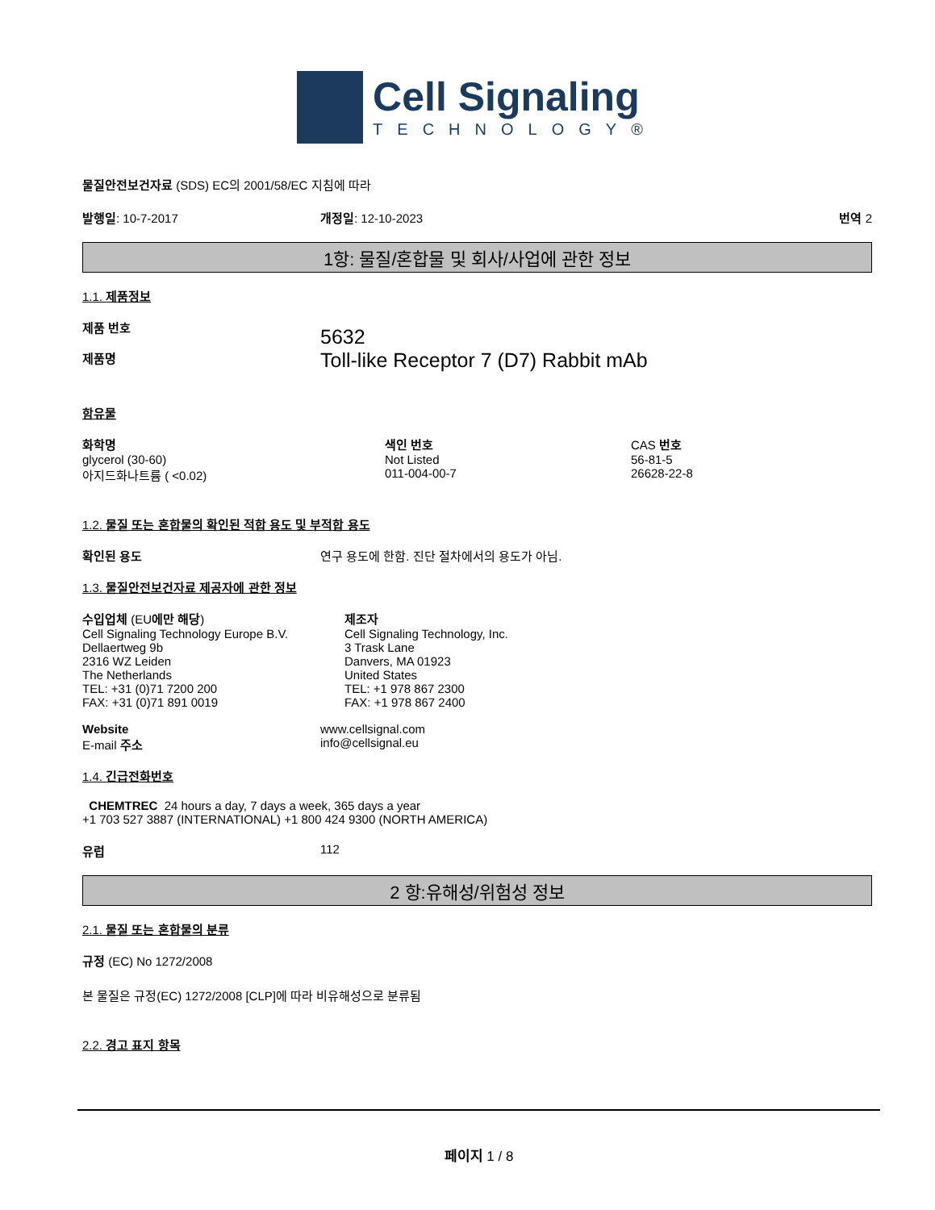Cell Signaling
TECHNOLOGY®
물질안전보건자료 (SDS) EC의 2001/58/EC 지침에 따라
발행일: 10-7-2017 개정일: 12-10-2023 번역 2
1항: 물질/혼합물 및 회사/사업에 관한 정보
1.1. 제품정보
제품 번호
제품명
5632
Toll-like Receptor 7 (D7) Rabbit mAb
함유물
| 화학명 | 색인 번호 | CAS 번호 |
| --- | --- | --- |
| glycerol (30-60) | Not Listed | 56-81-5 |
| 아지드화나트륨 ( <0.02) | 011-004-00-7 | 26628-22-8 |
1.2. 물질 또는 혼합물의 확인된 적합 용도 및 부적합 용도
확인된 용도 연구 용도에 한함. 진단 절차에서의 용도가 아님.
1.3. 물질안전보건자료 제공자에 관한 정보
수입업체 (EU에만 해당)
Cell Signaling Technology Europe B.V.
Dellaertweg 9b
2316 WZ Leiden
The Netherlands
TEL: +31 (0)71 7200 200
FAX: +31 (0)71 891 0019
제조자
Cell Signaling Technology, Inc.
3 Trask Lane
Danvers, MA 01923
United States
TEL: +1 978 867 2300
FAX: +1 978 867 2400
Website
E-mail 주소
www.cellsignal.com
info@cellsignal.eu
1.4. 긴급전화번호
CHEMTREC 24 hours a day, 7 days a week, 365 days a year
+1 703 527 3887 (INTERNATIONAL) +1 800 424 9300 (NORTH AMERICA)
유럽 112
2 항:유해성/위험성 정보
2.1. 물질 또는 혼합물의 분류
규정 (EC) No 1272/2008
본 물질은 규정(EC) 1272/2008 [CLP]에 따라 비유해성으로 분류됨
2.2. 경고 표지 항목
페이지 1 / 8